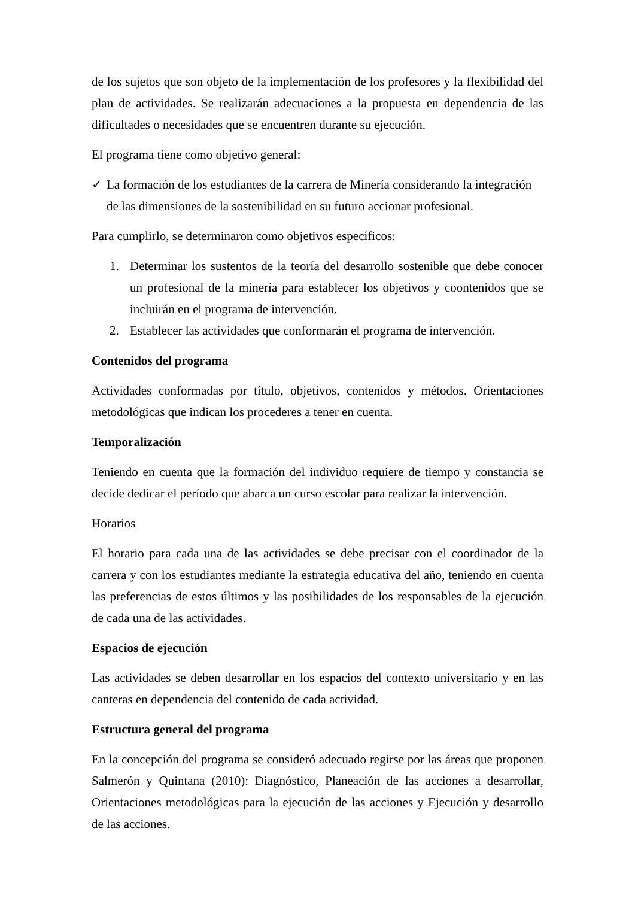de los sujetos que son objeto de la implementación de los profesores y la flexibilidad del plan de actividades. Se realizarán adecuaciones a la propuesta en dependencia de las dificultades o necesidades que se encuentren durante su ejecución.
El programa tiene como objetivo general:
✓ La formación de los estudiantes de la carrera de Minería considerando la integración de las dimensiones de la sostenibilidad en su futuro accionar profesional.
Para cumplirlo, se determinaron como objetivos específicos:
1. Determinar los sustentos de la teoría del desarrollo sostenible que debe conocer un profesional de la minería para establecer los objetivos y coontenidos que se incluirán en el programa de intervención.
2. Establecer las actividades que conformarán el programa de intervención.
Contenidos del programa
Actividades conformadas por título, objetivos, contenidos y métodos. Orientaciones metodológicas que indican los procederes a tener en cuenta.
Temporalización
Teniendo en cuenta que la formación del individuo requiere de tiempo y constancia se decide dedicar el período que abarca un curso escolar para realizar la intervención.
Horarios
El horario para cada una de las actividades se debe precisar con el coordinador de la carrera y con los estudiantes mediante la estrategia educativa del año, teniendo en cuenta las preferencias de estos últimos y las posibilidades de los responsables de la ejecución de cada una de las actividades.
Espacios de ejecución
Las actividades se deben desarrollar en los espacios del contexto universitario y en las canteras en dependencia del contenido de cada actividad.
Estructura general del programa
En la concepción del programa se consideró adecuado regirse por las áreas que proponen Salmerón y Quintana (2010): Diagnóstico, Planeación de las acciones a desarrollar, Orientaciones metodológicas para la ejecución de las acciones y Ejecución y desarrollo de las acciones.